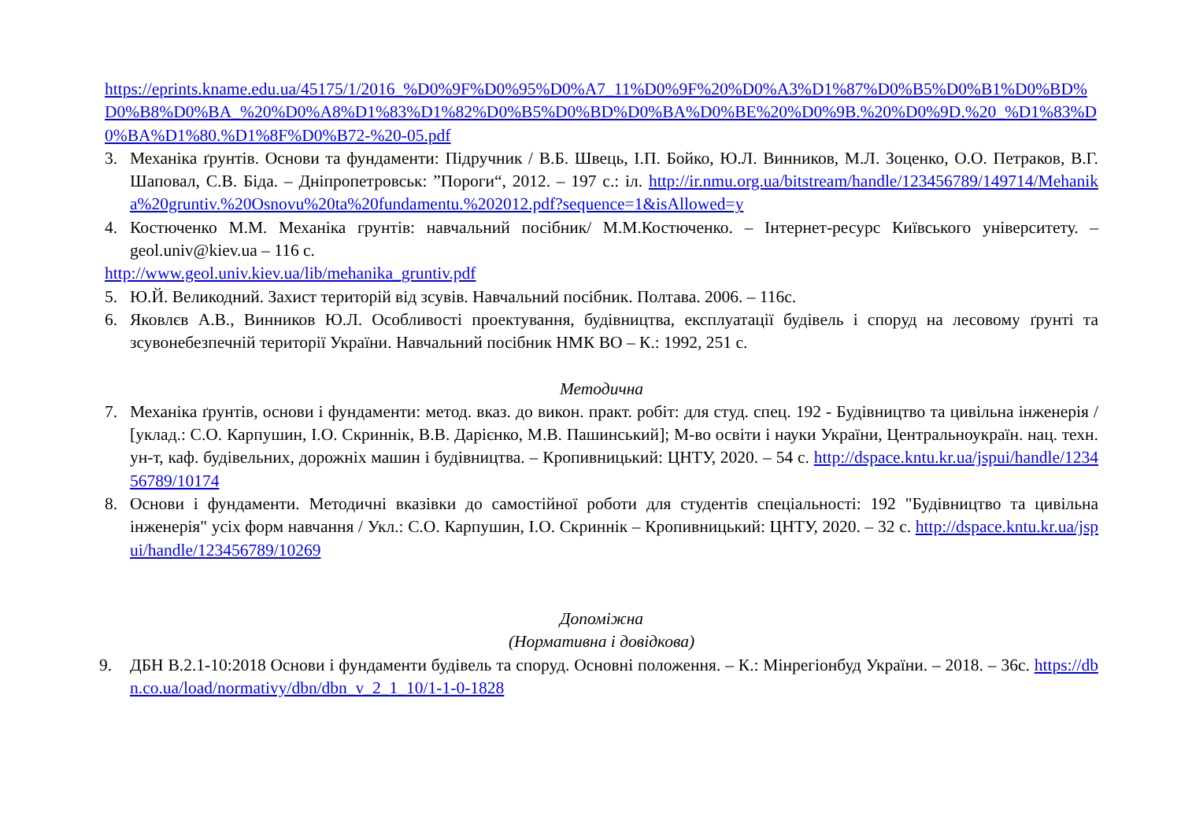https://eprints.kname.edu.ua/45175/1/2016_%D0%9F%D0%95%D0%A7_11%D0%9F%20%D0%A3%D1%87%D0%B5%D0%B1%D0%BD%D0%B8%D0%BA_%20%D0%A8%D1%83%D1%82%D0%B5%D0%BD%D0%BA%D0%BE%20%D0%9B.%20%D0%9D.%20_%D1%83%D0%BA%D1%80.%D1%8F%D0%B72-%20-05.pdf
3. Механіка ґрунтів. Основи та фундаменти: Підручник / В.Б. Швець, І.П. Бойко, Ю.Л. Винников, М.Л. Зоценко, О.О. Петраков, В.Г. Шаповал, С.В. Біда. – Дніпропетровськ: ”Пороги“, 2012. – 197 с.: іл. http://ir.nmu.org.ua/bitstream/handle/123456789/149714/Mehanika%20gruntiv.%20Osnovu%20ta%20fundamentu.%202012.pdf?sequence=1&isAllowed=y
4. Костюченко М.М. Механіка грунтів: навчальний посібник/ М.М.Костюченко. – Інтернет-ресурс Київського університету. – geol.univ@kiev.ua – 116 с.
http://www.geol.univ.kiev.ua/lib/mehanika_gruntiv.pdf
5. Ю.Й. Великодний. Захист територій від зсувів. Навчальний посібник. Полтава. 2006. – 116с.
6. Яковлєв А.В., Винников Ю.Л. Особливості проектування, будівництва, експлуатації будівель і споруд на лесовому ґрунті та зсувонебезпечній території України. Навчальний посібник НМК ВО – К.: 1992, 251 с.
Методична
7. Механіка ґрунтів, основи і фундаменти: метод. вказ. до викон. практ. робіт: для студ. спец. 192 - Будівництво та цивільна інженерія / [уклад.: С.О. Карпушин, І.О. Скриннік, В.В. Дарієнко, М.В. Пашинський]; М-во освіти і науки України, Центральноукраїн. нац. техн. ун-т, каф. будівельних, дорожніх машин і будівництва. – Кропивницький: ЦНТУ, 2020. – 54 с. http://dspace.kntu.kr.ua/jspui/handle/123456789/10174
8. Основи і фундаменти. Методичні вказівки до самостійної роботи для студентів спеціальності: 192 "Будівництво та цивільна інженерія" усіх форм навчання / Укл.: С.О. Карпушин, І.О. Скриннік – Кропивницький: ЦНТУ, 2020. – 32 с. http://dspace.kntu.kr.ua/jspui/handle/123456789/10269
Допоміжна
(Нормативна і довідкова)
9. ДБН В.2.1-10:2018 Основи і фундаменти будівель та споруд. Основні положення. – К.: Мінрегіонбуд України. – 2018. – 36с. https://dbn.co.ua/load/normativy/dbn/dbn_v_2_1_10/1-1-0-1828